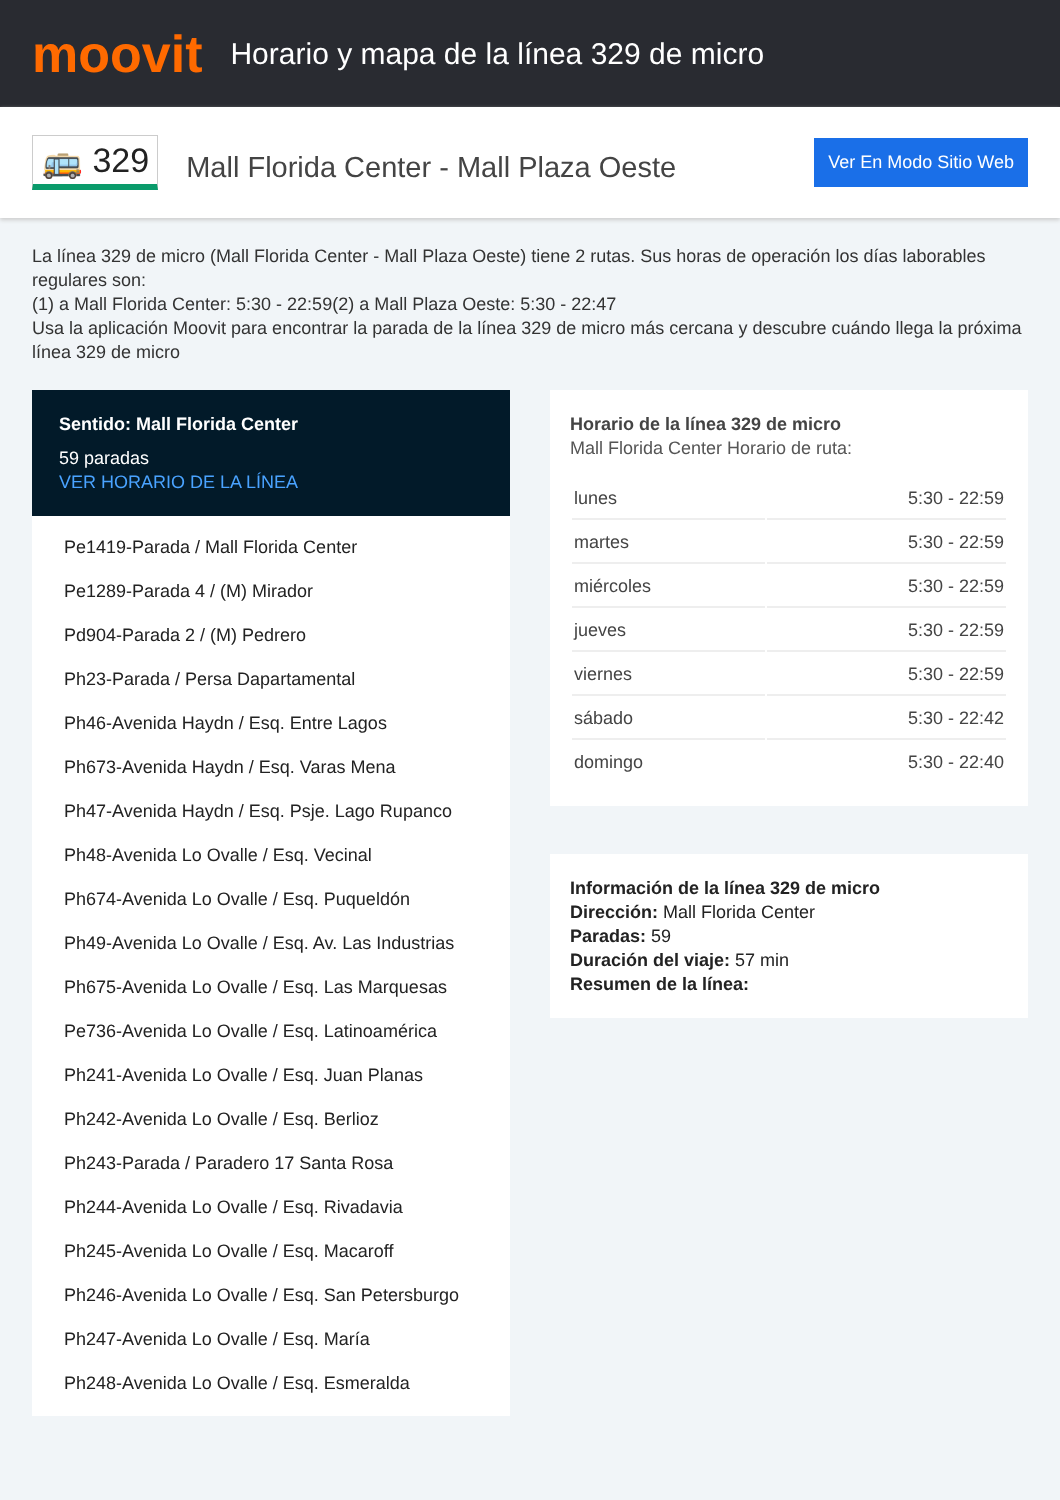moovit
Horario y mapa de la línea 329 de micro
🚌 329
Mall Florida Center - Mall Plaza Oeste
Ver En Modo Sitio Web
La línea 329 de micro (Mall Florida Center - Mall Plaza Oeste) tiene 2 rutas. Sus horas de operación los días laborables regulares son:
(1) a Mall Florida Center: 5:30 - 22:59(2) a Mall Plaza Oeste: 5:30 - 22:47
Usa la aplicación Moovit para encontrar la parada de la línea 329 de micro más cercana y descubre cuándo llega la próxima línea 329 de micro
Sentido: Mall Florida Center
59 paradas
VER HORARIO DE LA LÍNEA
Pe1419-Parada / Mall Florida Center
Pe1289-Parada 4 / (M) Mirador
Pd904-Parada 2 / (M) Pedrero
Ph23-Parada / Persa Dapartamental
Ph46-Avenida Haydn / Esq. Entre Lagos
Ph673-Avenida Haydn / Esq. Varas Mena
Ph47-Avenida Haydn / Esq. Psje. Lago Rupanco
Ph48-Avenida Lo Ovalle / Esq. Vecinal
Ph674-Avenida Lo Ovalle / Esq. Puqueldón
Ph49-Avenida Lo Ovalle / Esq. Av. Las Industrias
Ph675-Avenida Lo Ovalle / Esq. Las Marquesas
Pe736-Avenida Lo Ovalle / Esq. Latinoamérica
Ph241-Avenida Lo Ovalle / Esq. Juan Planas
Ph242-Avenida Lo Ovalle / Esq. Berlioz
Ph243-Parada / Paradero 17 Santa Rosa
Ph244-Avenida Lo Ovalle / Esq. Rivadavia
Ph245-Avenida Lo Ovalle / Esq. Macaroff
Ph246-Avenida Lo Ovalle / Esq. San Petersburgo
Ph247-Avenida Lo Ovalle / Esq. María
Ph248-Avenida Lo Ovalle / Esq. Esmeralda
Horario de la línea 329 de micro
Mall Florida Center Horario de ruta:
| lunes | 5:30 - 22:59 |
| martes | 5:30 - 22:59 |
| miércoles | 5:30 - 22:59 |
| jueves | 5:30 - 22:59 |
| viernes | 5:30 - 22:59 |
| sábado | 5:30 - 22:42 |
| domingo | 5:30 - 22:40 |
Información de la línea 329 de micro
Dirección: Mall Florida Center
Paradas: 59
Duración del viaje: 57 min
Resumen de la línea: